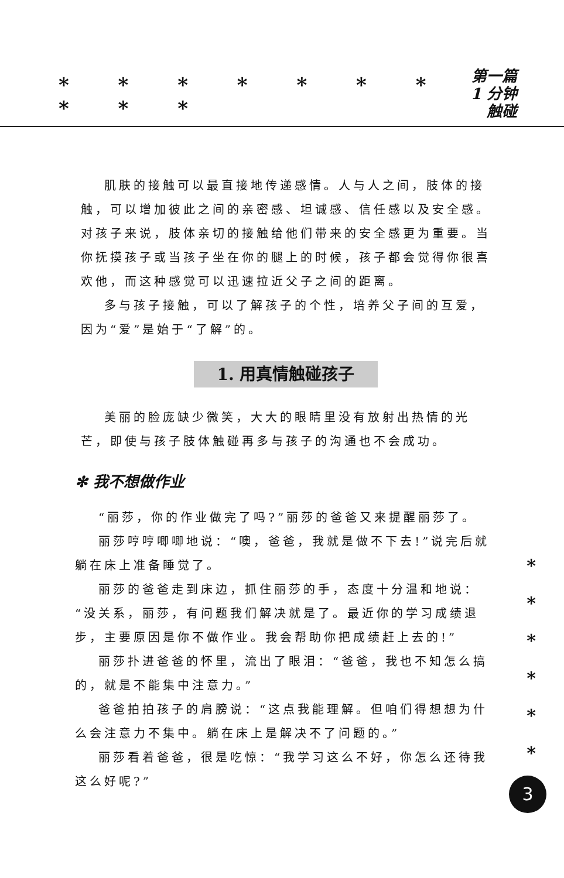* * * * * * * * * *
第一篇
1 分钟触碰
肌肤的接触可以最直接地传递感情。人与人之间，肢体的接触，可以增加彼此之间的亲密感、坦诚感、信任感以及安全感。对孩子来说，肢体亲切的接触给他们带来的安全感更为重要。当你抚摸孩子或当孩子坐在你的腿上的时候，孩子都会觉得你很喜欢他，而这种感觉可以迅速拉近父子之间的距离。
多与孩子接触，可以了解孩子的个性，培养父子间的互爱，因为“爱”是始于“了解”的。
1. 用真情触碰孩子
美丽的脸庞缺少微笑，大大的眼睛里没有放射出热情的光芒，即使与孩子肢体触碰再多与孩子的沟通也不会成功。
✻ 我不想做作业
“丽莎，你的作业做完了吗?”丽莎的爸爸又来提醒丽莎了。
丽莎哼哼唧唧地说：“噢，爸爸，我就是做不下去!”说完后就躺在床上准备睡觉了。
丽莎的爸爸走到床边，抓住丽莎的手，态度十分温和地说：“没关系，丽莎，有问题我们解决就是了。最近你的学习成绩退步，主要原因是你不做作业。我会帮助你把成绩赶上去的!”
丽莎扑进爸爸的怀里，流出了眼泪：“爸爸，我也不知怎么搞的，就是不能集中注意力。”
爸爸拍拍孩子的肩膀说：“这点我能理解。但咱们得想想为什么会注意力不集中。躺在床上是解决不了问题的。”
丽莎看着爸爸，很是吃惊：“我学习这么不好，你怎么还待我这么好呢?”
*
*
*
*
*
*
3